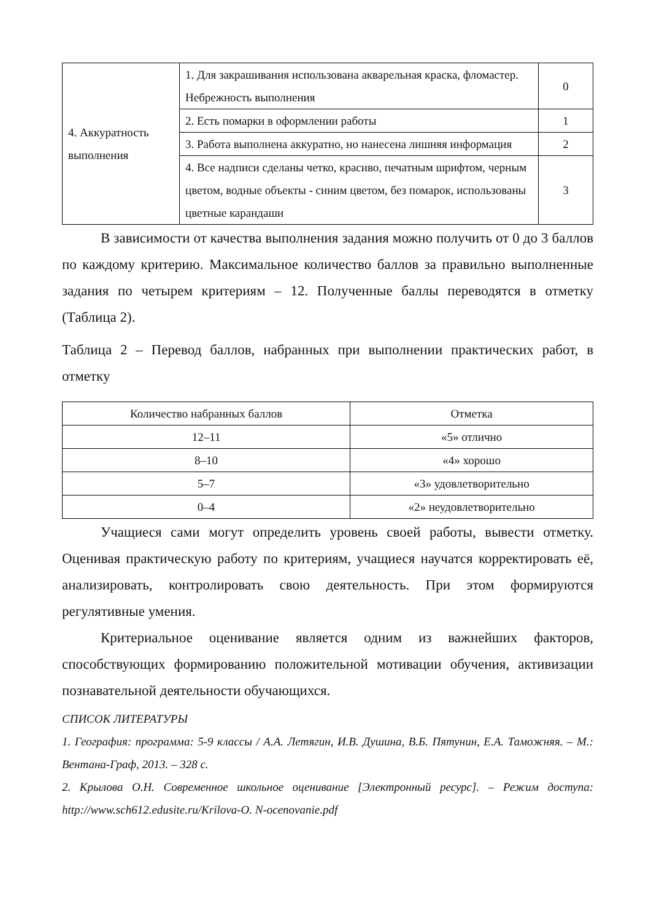| 4. Аккуратность выполнения | 1. Для закрашивания использована акварельная краска, фломастер. Небрежность выполнения | 0 |
| | 2. Есть помарки в оформлении работы | 1 |
| | 3. Работа выполнена аккуратно, но нанесена лишняя информация | 2 |
| | 4. Все надписи сделаны четко, красиво, печатным шрифтом, черным цветом, водные объекты - синим цветом, без помарок, использованы цветные карандаши | 3 |
В зависимости от качества выполнения задания можно получить от 0 до 3 баллов по каждому критерию. Максимальное количество баллов за правильно выполненные задания по четырем критериям – 12. Полученные баллы переводятся в отметку (Таблица 2).
Таблица 2 – Перевод баллов, набранных при выполнении практических работ, в отметку
| Количество набранных баллов | Отметка |
| --- | --- |
| 12–11 | «5» отлично |
| 8–10 | «4» хорошо |
| 5–7 | «3» удовлетворительно |
| 0–4 | «2» неудовлетворительно |
Учащиеся сами могут определить уровень своей работы, вывести отметку. Оценивая практическую работу по критериям, учащиеся научатся корректировать её, анализировать, контролировать свою деятельность. При этом формируются регулятивные умения.
Критериальное оценивание является одним из важнейших факторов, способствующих формированию положительной мотивации обучения, активизации познавательной деятельности обучающихся.
СПИСОК ЛИТЕРАТУРЫ
1. География: программа: 5-9 классы / А.А. Летягин, И.В. Душина, В.Б. Пятунин, Е.А. Таможняя. – М.: Вентана-Граф, 2013. – 328 с.
2. Крылова О.Н. Современное школьное оценивание [Электронный ресурс]. – Режим доступа: http://www.sch612.edusite.ru/Krilova-O. N-ocenovanie.pdf